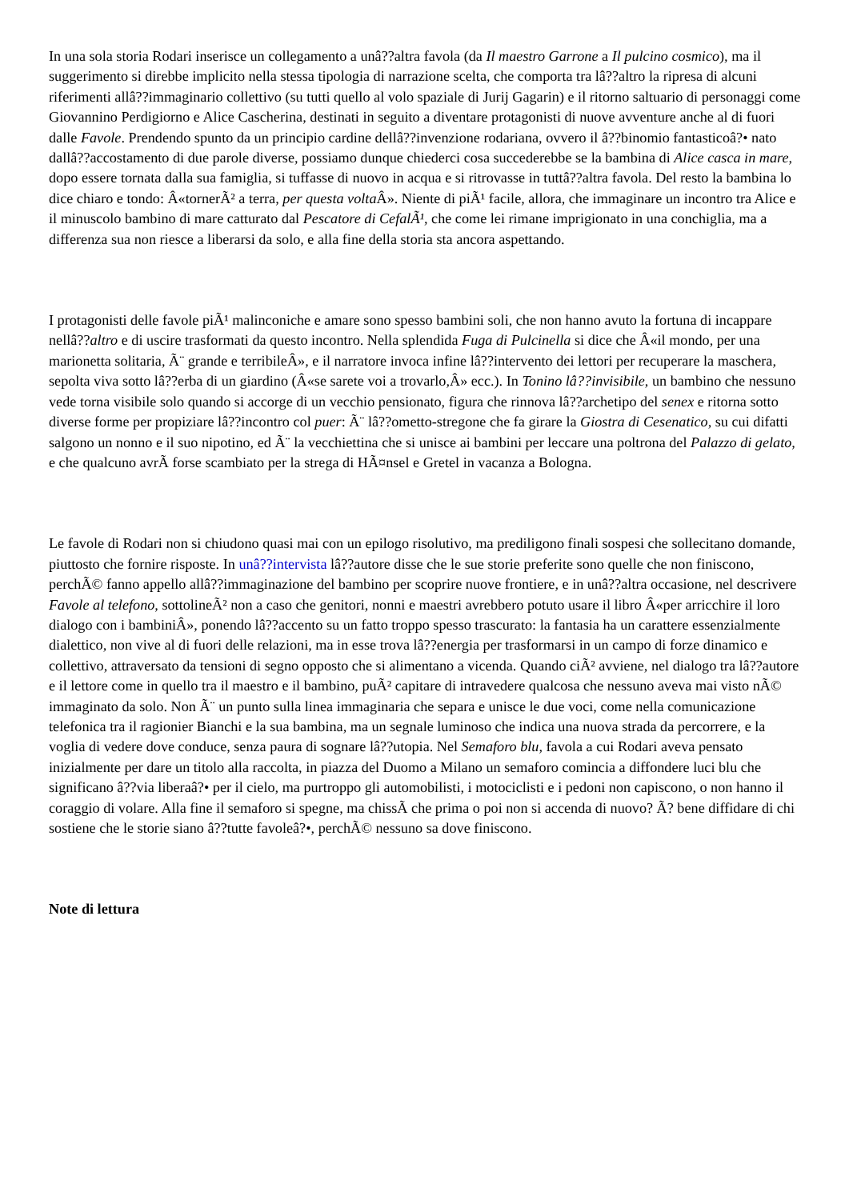In una sola storia Rodari inserisce un collegamento a unâ??altra favola (da Il maestro Garrone a Il pulcino cosmico), ma il suggerimento si direbbe implicito nella stessa tipologia di narrazione scelta, che comporta tra lâ??altro la ripresa di alcuni riferimenti allâ??immaginario collettivo (su tutti quello al volo spaziale di Jurij Gagarin) e il ritorno saltuario di personaggi come Giovannino Perdigiorno e Alice Cascherina, destinati in seguito a diventare protagonisti di nuove avventure anche al di fuori dalle Favole. Prendendo spunto da un principio cardine dellâ??invenzione rodariana, ovvero il â??binomio fantasticoâ?• nato dallâ??accostamento di due parole diverse, possiamo dunque chiederci cosa succederebbe se la bambina di Alice casca in mare, dopo essere tornata dalla sua famiglia, si tuffasse di nuovo in acqua e si ritrovasse in tuttâ??altra favola. Del resto la bambina lo dice chiaro e tondo: Â«tornerÃ² a terra, per questa volta Â». Niente di piÃ¹ facile, allora, che immaginare un incontro tra Alice e il minuscolo bambino di mare catturato dal Pescatore di CefalÃ¹, che come lei rimane imprigionato in una conchiglia, ma a differenza sua non riesce a liberarsi da solo, e alla fine della storia sta ancora aspettando.
I protagonisti delle favole piÃ¹ malinconiche e amare sono spesso bambini soli, che non hanno avuto la fortuna di incappare nellâ??altro e di uscire trasformati da questo incontro. Nella splendida Fuga di Pulcinella si dice che Â«il mondo, per una marionetta solitaria, Ã¨ grande e terribileÂ», e il narratore invoca infine lâ??intervento dei lettori per recuperare la maschera, sepolta viva sotto lâ??erba di un giardino (Â«se sarete voi a trovarlo,Â» ecc.). In Tonino lâ??invisibile, un bambino che nessuno vede torna visibile solo quando si accorge di un vecchio pensionato, figura che rinnova lâ??archetipo del senex e ritorna sotto diverse forme per propiziare lâ??incontro col puer: Ã¨ lâ??ometto-stregone che fa girare la Giostra di Cesenatico, su cui difatti salgono un nonno e il suo nipotino, ed Ã¨ la vecchiettina che si unisce ai bambini per leccare una poltrona del Palazzo di gelato, e che qualcuno avrÃ forse scambiato per la strega di HÃ¤nsel e Gretel in vacanza a Bologna.
Le favole di Rodari non si chiudono quasi mai con un epilogo risolutivo, ma prediligono finali sospesi che sollecitano domande, piuttosto che fornire risposte. In unâ??intervista lâ??autore disse che le sue storie preferite sono quelle che non finiscono, perchÃ© fanno appello allâ??immaginazione del bambino per scoprire nuove frontiere, e in unâ??altra occasione, nel descrivere Favole al telefono, sottolineÃ² non a caso che genitori, nonni e maestri avrebbero potuto usare il libro Â«per arricchire il loro dialogo con i bambiniÂ», ponendo lâ??accento su un fatto troppo spesso trascurato: la fantasia ha un carattere essenzialmente dialettico, non vive al di fuori delle relazioni, ma in esse trova lâ??energia per trasformarsi in un campo di forze dinamico e collettivo, attraversato da tensioni di segno opposto che si alimentano a vicenda. Quando ciÃ² avviene, nel dialogo tra lâ??autore e il lettore come in quello tra il maestro e il bambino, puÃ² capitare di intravedere qualcosa che nessuno aveva mai visto nÃ© immaginato da solo. Non Ã¨ un punto sulla linea immaginaria che separa e unisce le due voci, come nella comunicazione telefonica tra il ragionier Bianchi e la sua bambina, ma un segnale luminoso che indica una nuova strada da percorrere, e la voglia di vedere dove conduce, senza paura di sognare lâ??utopia. Nel Semaforo blu, favola a cui Rodari aveva pensato inizialmente per dare un titolo alla raccolta, in piazza del Duomo a Milano un semaforo comincia a diffondere luci blu che significano â??via liberaâ?• per il cielo, ma purtroppo gli automobilisti, i motociclisti e i pedoni non capiscono, o non hanno il coraggio di volare. Alla fine il semaforo si spegne, ma chissÃ che prima o poi non si accenda di nuovo? Ã? bene diffidare di chi sostiene che le storie siano â??tutte favoleâ?•, perchÃ© nessuno sa dove finiscono.
Note di lettura